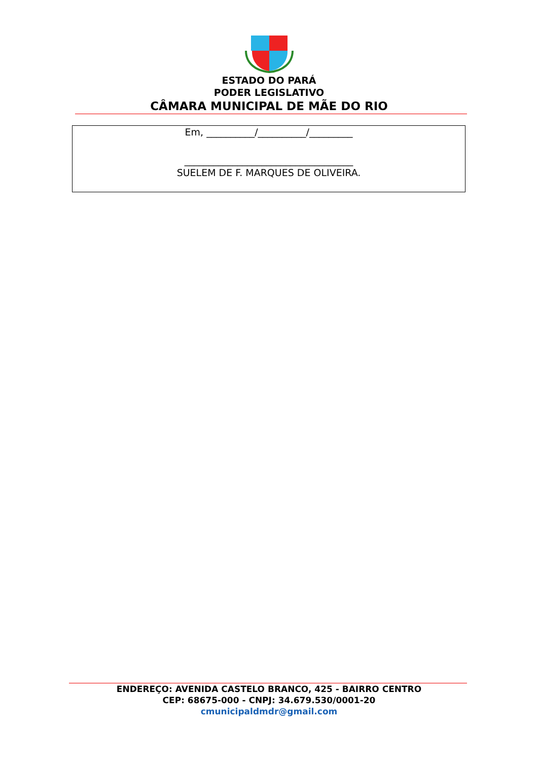ESTADO DO PARÁ
PODER LEGISLATIVO
CÂMARA MUNICIPAL DE MÃE DO RIO
Em, __________/__________/_________
___________________________________
SUELEM DE F. MARQUES DE OLIVEIRA.
ENDEREÇO: AVENIDA CASTELO BRANCO, 425 - BAIRRO CENTRO
CEP: 68675-000 - CNPJ: 34.679.530/0001-20
cmunicipaldmdr@gmail.com